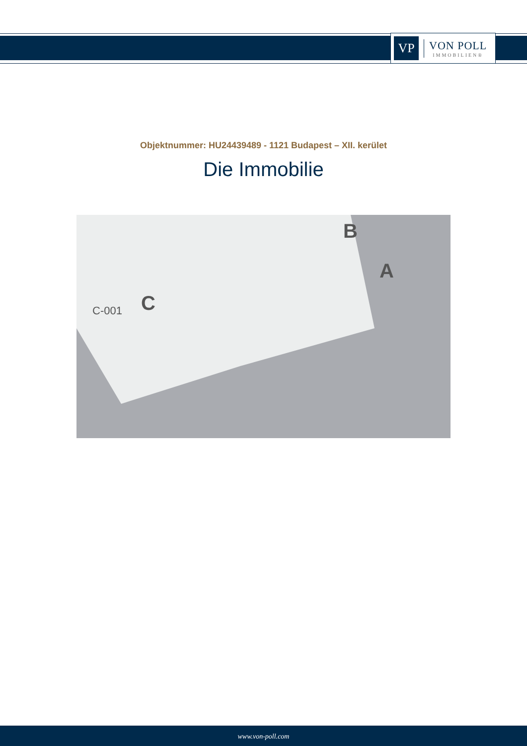VP
VON POLL
IMMOBILIEN®
Objektnummer: HU24439489 - 1121 Budapest – XII. kerület
Die Immobilie
B
A
C C-001
www.von-poll.com